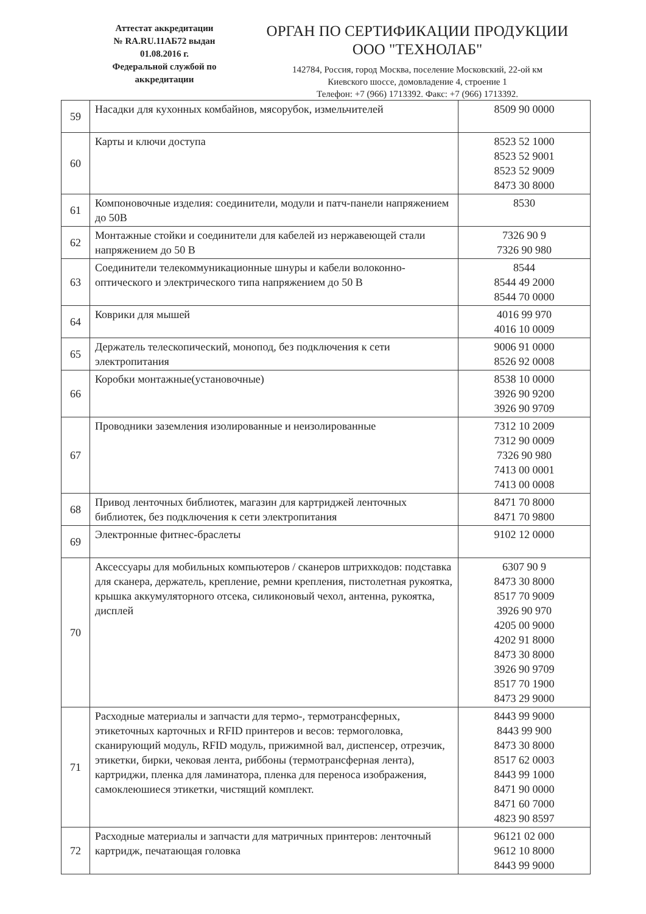Аттестат аккредитации
№ RA.RU.11АБ72 выдан
01.08.2016 г.
Федеральной службой по
аккредитации
ОРГАН ПО СЕРТИФИКАЦИИ ПРОДУКЦИИ
ООО "ТЕХНОЛАБ"
142784, Россия, город Москва, поселение Московский, 22-ой км
Киевского шоссе, домовладение 4, строение 1
Телефон: +7 (966) 1713392. Факс: +7 (966) 1713392.
| 59 | Насадки для кухонных комбайнов, мясорубок, измельчителей | 8509 90 0000 |
| 60 | Карты и ключи доступа | 8523 52 1000 8523 52 9001 8523 52 9009 8473 30 8000 |
| 61 | Компоновочные изделия: соединители, модули и патч-панели напряжением до 50В | 8530 |
| 62 | Монтажные стойки и соединители для кабелей из нержавеющей стали напряжением до 50 В | 7326 90 9 7326 90 980 |
| 63 | Соединители телекоммуникационные шнуры и кабели волоконно-оптического и электрического типа напряжением до 50 В | 8544 8544 49 2000 8544 70 0000 |
| 64 | Коврики для мышей | 4016 99 970 4016 10 0009 |
| 65 | Держатель телескопический, монопод, без подключения к сети электропитания | 9006 91 0000 8526 92 0008 |
| 66 | Коробки монтажные(установочные) | 8538 10 0000 3926 90 9200 3926 90 9709 |
| 67 | Проводники заземления изолированные и неизолированные | 7312 10 2009 7312 90 0009 7326 90 980 7413 00 0001 7413 00 0008 |
| 68 | Привод ленточных библиотек, магазин для картриджей ленточных библиотек, без подключения к сети электропитания | 8471 70 8000 8471 70 9800 |
| 69 | Электронные фитнес-браслеты | 9102 12 0000 |
| 70 | Аксессуары для мобильных компьютеров / сканеров штрихкодов: подставка для сканера, держатель, крепление, ремни крепления, пистолетная рукоятка, крышка аккумуляторного отсека, силиконовый чехол, антенна, рукоятка, дисплей | 6307 90 9 8473 30 8000 8517 70 9009 3926 90 970 4205 00 9000 4202 91 8000 8473 30 8000 3926 90 9709 8517 70 1900 8473 29 9000 |
| 71 | Расходные материалы и запчасти для термо-, термотрансферных, этикеточных карточных и RFID принтеров и весов: термоголовка, сканирующий модуль, RFID модуль, прижимной вал, диспенсер, отрезчик, этикетки, бирки, чековая лента, риббоны (термотрансферная лента), картриджи, пленка для ламинатора, пленка для переноса изображения, самоклеюшиеся этикетки, чистящий комплект. | 8443 99 9000 8443 99 900 8473 30 8000 8517 62 0003 8443 99 1000 8471 90 0000 8471 60 7000 4823 90 8597 |
| 72 | Расходные материалы и запчасти для матричных принтеров: ленточный картридж, печатающая головка | 96121 02 000 9612 10 8000 8443 99 9000 |